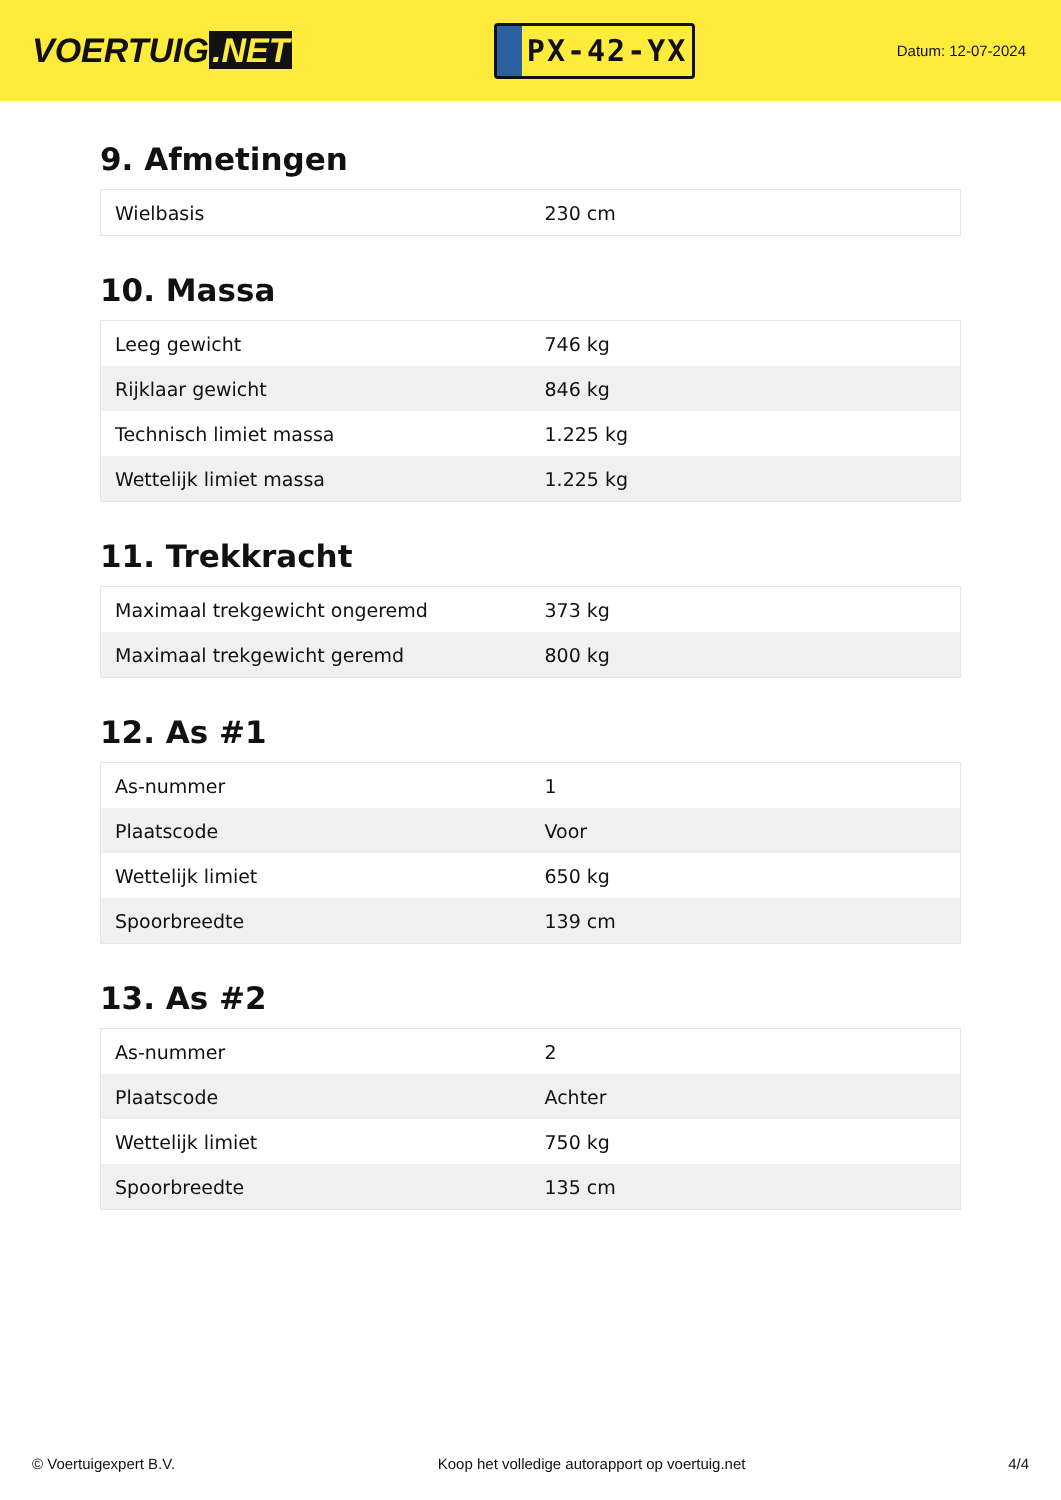VOERTUIG.NET
PX-42-YX
Datum: 12-07-2024
9. Afmetingen
| Wielbasis | 230 cm |
10. Massa
| Leeg gewicht | 746 kg |
| Rijklaar gewicht | 846 kg |
| Technisch limiet massa | 1.225 kg |
| Wettelijk limiet massa | 1.225 kg |
11. Trekkracht
| Maximaal trekgewicht ongeremd | 373 kg |
| Maximaal trekgewicht geremd | 800 kg |
12. As #1
| As-nummer | 1 |
| Plaatscode | Voor |
| Wettelijk limiet | 650 kg |
| Spoorbreedte | 139 cm |
13. As #2
| As-nummer | 2 |
| Plaatscode | Achter |
| Wettelijk limiet | 750 kg |
| Spoorbreedte | 135 cm |
© Voertuigexpert B.V. Koop het volledige autorapport op voertuig.net 4/4